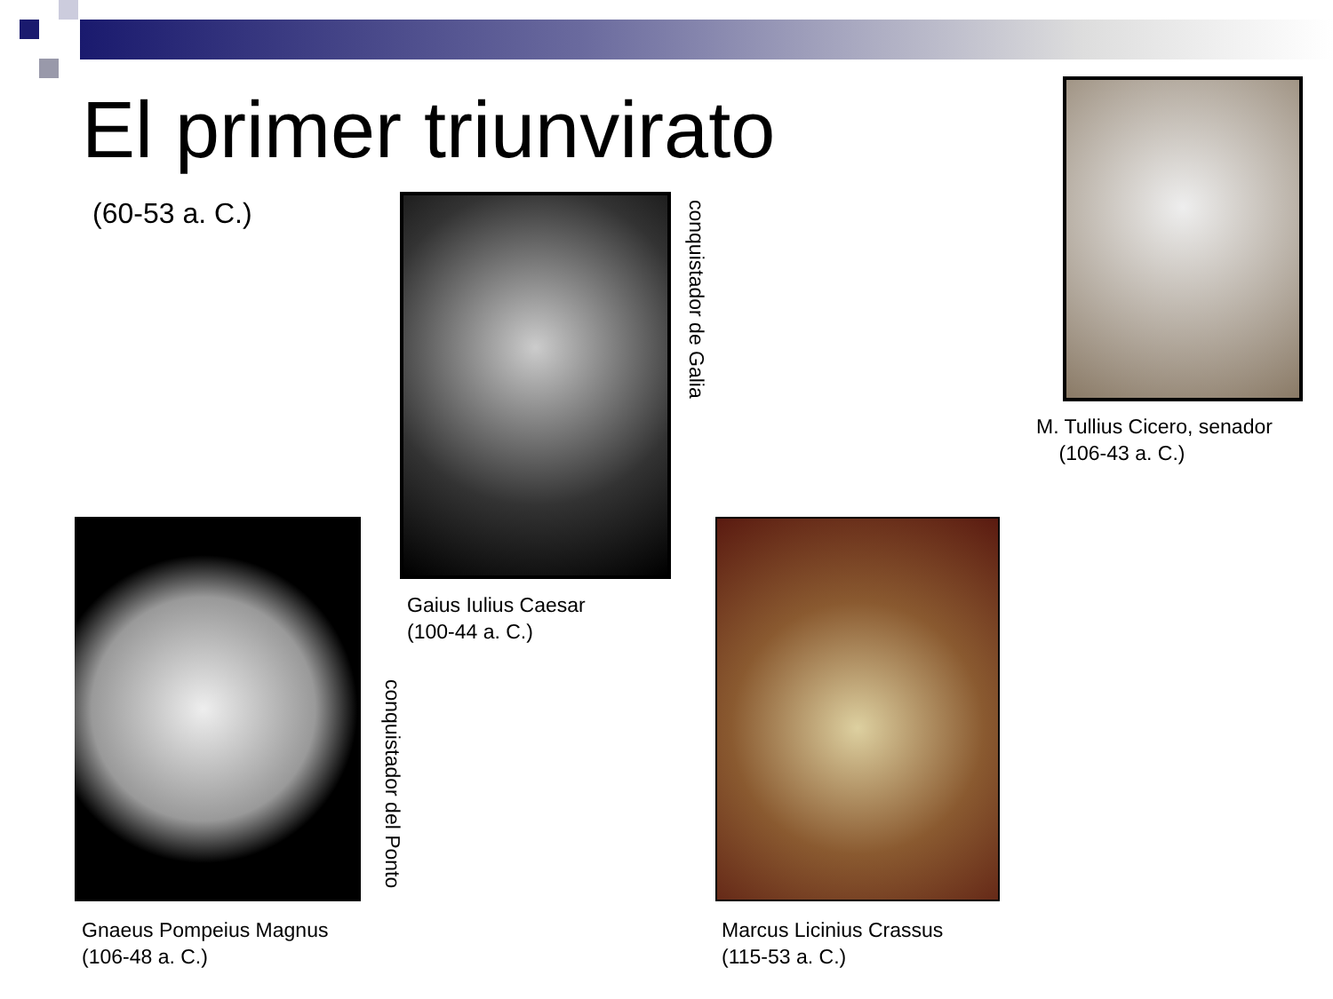El primer triunvirato
(60-53 a. C.)
conquistador de Galia
Gaius Iulius Caesar
(100-44 a. C.)
M. Tullius Cicero, senador
(106-43 a. C.)
conquistador del Ponto
Gnaeus Pompeius Magnus
(106-48 a. C.)
Marcus Licinius Crassus
(115-53 a. C.)